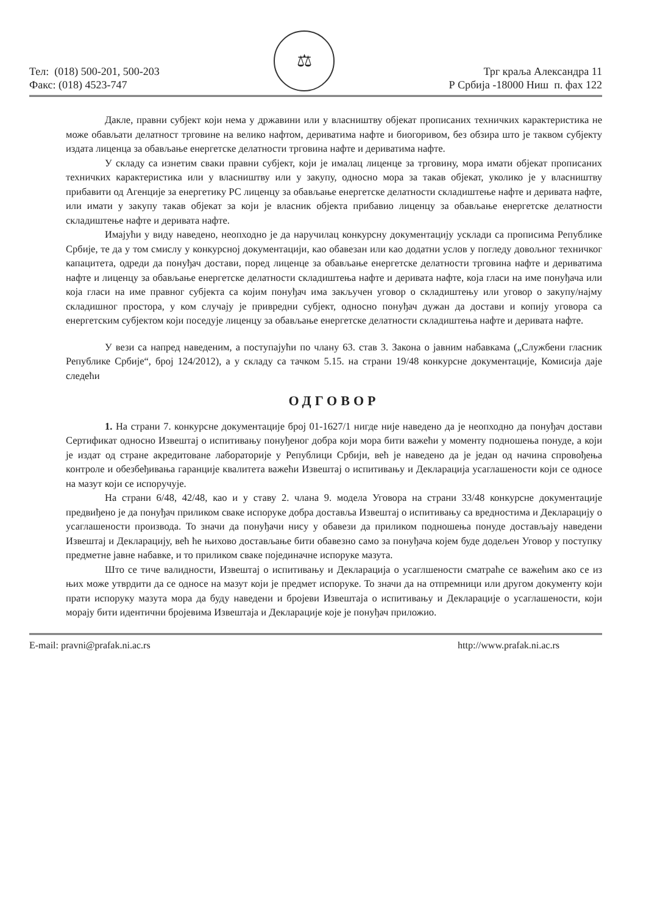Тел: (018) 500-201, 500-203
Факс: (018) 4523-747
⚖
Трг краља Александра 11
Р Србија -18000 Ниш п. фах 122
Дакле, правни субјект који нема у државини или у власништву објекат прописаних техничких карактеристика не може обављати делатност трговине на велико нафтом, дериватима нафте и биогоривом, без обзира што је таквом субјекту издата лиценца за обављање енергетске делатности трговина нафте и дериватима нафте.
У складу са изнетим сваки правни субјект, који је ималац лиценце за трговину, мора имати објекат прописаних техничких карактеристика или у власништву или у закупу, односно мора за такав објекат, уколико је у власништву прибавити од Агенције за енергетику РС лиценцу за обављање енергетске делатности складиштење нафте и деривата нафте, или имати у закупу такав објекат за који је власник објекта прибавио лиценцу за обављање енергетске делатности складиштење нафте и деривата нафте.
Имајући у виду наведено, неопходно је да наручилац конкурсну документацију усклади са прописима Републике Србије, те да у том смислу у конкурсној документацији, као обавезан или као додатни услов у погледу довољног техничког капацитета, одреди да понуђач достави, поред лиценце за обављање енергетске делатности трговина нафте и дериватима нафте и лиценцу за обављање енергетске делатности складиштења нафте и деривата нафте, која гласи на име понуђача или која гласи на име правног субјекта са којим понуђач има закључен уговор о складиштењу или уговор о закупу/најму складишног простора, у ком случају је привредни субјект, односно понуђач дужан да достави и копију уговора са енергетским субјектом који поседује лиценцу за обављање енергетске делатности складиштења нафте и деривата нафте.
У вези са напред наведеним, а поступајући по члану 63. став 3. Закона о јавним набавкама („Службени гласник Републике Србије“, број 124/2012), а у складу са тачком 5.15. на страни 19/48 конкурсне документације, Комисија даје следећи
ОДГОВОР
1. На страни 7. конкурсне документације број 01-1627/1 нигде није наведено да је неопходно да понуђач достави Сертификат односно Извештај о испитивању понуђеног добра који мора бити важећи у моменту подношења понуде, а који је издат од стране акредитоване лабораторије у Републици Србији, већ је наведено да је један од начина спровођења контроле и обезбеђивања гаранције квалитета важећи Извештај о испитивању и Декларација усаглашености који се односе на мазут који се испоручује.
На страни 6/48, 42/48, као и у ставу 2. члана 9. модела Уговора на страни 33/48 конкурсне документације предвиђено је да понуђач приликом сваке испоруке добра доставља Извештај о испитивању са вредностима и Декларацију о усаглашености производа. То значи да понуђачи нису у обавези да приликом подношења понуде достављају наведени Извештај и Декларацију, већ ће њихово достављање бити обавезно само за понуђача којем буде додељен Уговор у поступку предметне јавне набавке, и то приликом сваке појединачне испоруке мазута.
Што се тиче валидности, Извештај о испитивању и Декларација о усаглшености сматраће се важећим ако се из њих може утврдити да се односе на мазут који је предмет испоруке. То значи да на отпремници или другом документу који прати испоруку мазута мора да буду наведени и бројеви Извештаја о испитивању и Декларације о усаглашености, који морају бити идентични бројевима Извештаја и Декларације које је понуђач приложио.
E-mail: pravni@prafak.ni.ac.rs http://www.prafak.ni.ac.rs